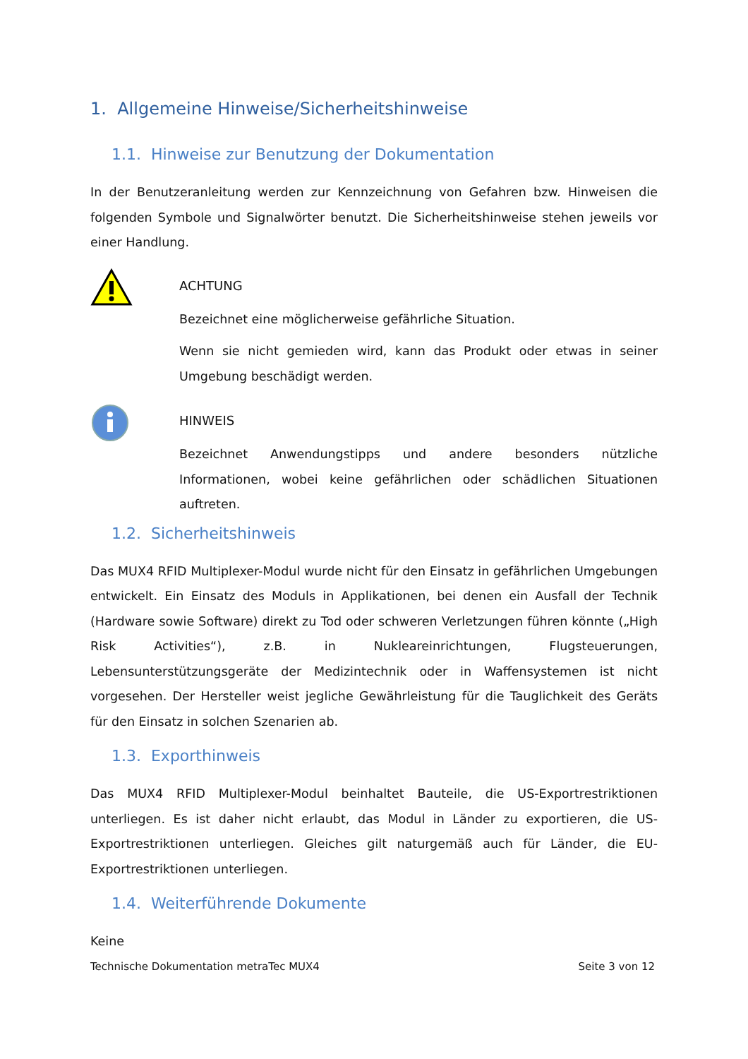1. Allgemeine Hinweise/Sicherheitshinweise
1.1. Hinweise zur Benutzung der Dokumentation
In der Benutzeranleitung werden zur Kennzeichnung von Gefahren bzw. Hinweisen die folgenden Symbole und Signalwörter benutzt. Die Sicherheitshinweise stehen jeweils vor einer Handlung.
ACHTUNG
Bezeichnet eine möglicherweise gefährliche Situation.
Wenn sie nicht gemieden wird, kann das Produkt oder etwas in seiner Umgebung beschädigt werden.
HINWEIS
Bezeichnet Anwendungstipps und andere besonders nützliche Informationen, wobei keine gefährlichen oder schädlichen Situationen auftreten.
1.2. Sicherheitshinweis
Das MUX4 RFID Multiplexer-Modul wurde nicht für den Einsatz in gefährlichen Umgebungen entwickelt. Ein Einsatz des Moduls in Applikationen, bei denen ein Ausfall der Technik (Hardware sowie Software) direkt zu Tod oder schweren Verletzungen führen könnte („High Risk Activities“), z.B. in Nukleareinrichtungen, Flugsteuerungen, Lebensunterstützungsgeräte der Medizintechnik oder in Waffensystemen ist nicht vorgesehen. Der Hersteller weist jegliche Gewährleistung für die Tauglichkeit des Geräts für den Einsatz in solchen Szenarien ab.
1.3. Exporthinweis
Das MUX4 RFID Multiplexer-Modul beinhaltet Bauteile, die US-Exportrestriktionen unterliegen. Es ist daher nicht erlaubt, das Modul in Länder zu exportieren, die US-Exportrestriktionen unterliegen. Gleiches gilt naturgemäß auch für Länder, die EU-Exportrestriktionen unterliegen.
1.4. Weiterführende Dokumente
Keine
Technische Dokumentation metraTec MUX4 Seite 3 von 12